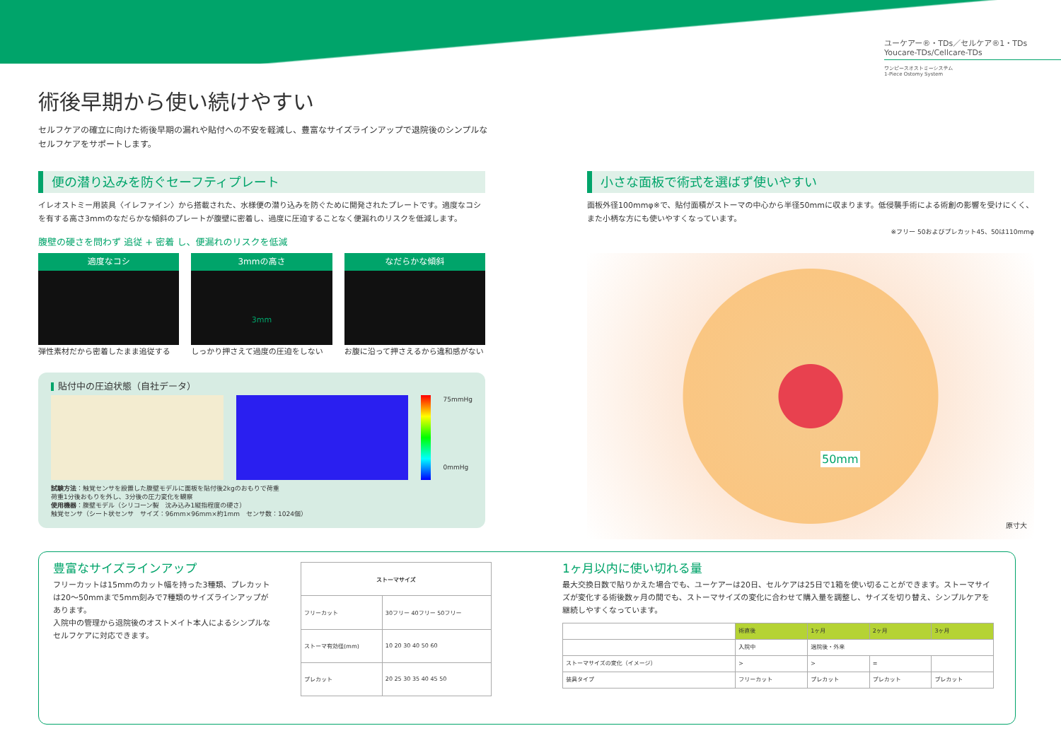ユーケアー®・TDs／セルケア®1・TDs
Youcare-TDs/Cellcare-TDs
ワンピースオストミーシステム
1-Piece Ostomy System
術後早期から使い続けやすい
セルフケアの確立に向けた術後早期の漏れや貼付への不安を軽減し、豊富なサイズラインアップで退院後のシンプルなセルフケアをサポートします。
便の潜り込みを防ぐセーフティプレート
イレオストミー用装具〈イレファイン〉から搭載された、水様便の潜り込みを防ぐために開発されたプレートです。適度なコシを有する高さ3mmのなだらかな傾斜のプレートが腹壁に密着し、過度に圧迫することなく便漏れのリスクを低減します。
腹壁の硬さを問わず 追従 + 密着 し、便漏れのリスクを低減
適度なコシ
弾性素材だから密着したまま追従する
3mmの高さ
3mm
しっかり押さえて過度の圧迫をしない
なだらかな傾斜
お腹に沿って押さえるから違和感がない
貼付中の圧迫状態（自社データ）
75mmHg
0mmHg
試験方法：触覚センサを設置した腹壁モデルに面板を貼付後2kgのおもりで荷重
荷重1分後おもりを外し、3分後の圧力変化を観察
使用機器：腹壁モデル（シリコーン製　沈み込み1縦指程度の硬さ）
触覚センサ（シート状センサ　サイズ：96mm×96mm×約1mm　センサ数：1024個）
小さな面板で術式を選ばず使いやすい
面板外径100mmφ※で、貼付面積がストーマの中心から半径50mmに収まります。低侵襲手術による術創の影響を受けにくく、また小柄な方にも使いやすくなっています。
※フリー 50およびプレカット45、50は110mmφ
50mm
原寸大
豊富なサイズラインアップ
フリーカットは15mmのカット幅を持った3種類、プレカットは20〜50mmまで5mm刻みで7種類のサイズラインアップがあります。
入院中の管理から退院後のオストメイト本人によるシンプルなセルフケアに対応できます。
| ストーマサイズ | |
| --- | --- |
| フリーカット | 30フリー 40フリー 50フリー |
| ストーマ有効径(mm) | 10 20 30 40 50 60 |
| プレカット | 20 25 30 35 40 45 50 |
1ヶ月以内に使い切れる量
最大交換日数で貼りかえた場合でも、ユーケアーは20日、セルケアは25日で1箱を使い切ることができます。ストーマサイズが変化する術後数ヶ月の間でも、ストーマサイズの変化に合わせて購入量を調整し、サイズを切り替え、シンプルケアを継続しやすくなっています。
| | 術直後 | 1ヶ月 | 2ヶ月 | 3ヶ月 |
| | 入院中 | 退院後・外来 | | |
| ストーマサイズの変化（イメージ） | > | > | = | |
| 装具タイプ | フリーカット | プレカット | プレカット | プレカット |